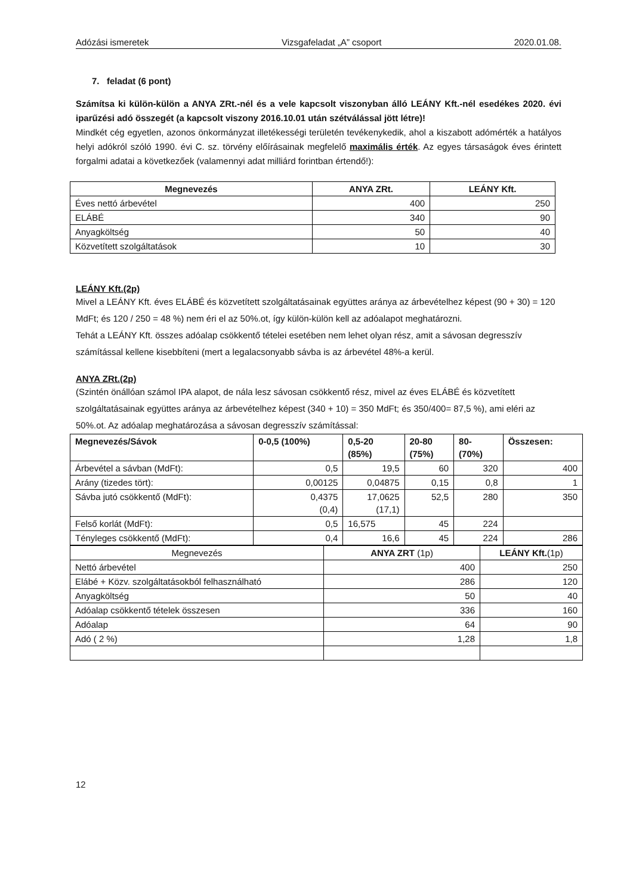Adózási ismeretek Vizsgafeladat „A” csoport 2020.01.08.
7. feladat (6 pont)
Számítsa ki külön-külön a ANYA ZRt.-nél és a vele kapcsolt viszonyban álló LEÁNY Kft.-nél esedékes 2020. évi iparűzési adó összegét (a kapcsolt viszony 2016.10.01 után szétválással jött létre)!
Mindkét cég egyetlen, azonos önkormányzat illetékességi területén tevékenykedik, ahol a kiszabott adómérték a hatályos helyi adókról szóló 1990. évi C. sz. törvény előírásainak megfelelő maximális érték. Az egyes társaságok éves érintett forgalmi adatai a következőek (valamennyi adat milliárd forintban értendő!):
| Megnevezés | ANYA ZRt. | LEÁNY Kft. |
| --- | --- | --- |
| Éves nettó árbevétel | 400 | 250 |
| ELÁBÉ | 340 | 90 |
| Anyagköltség | 50 | 40 |
| Közvetített szolgáltatások | 10 | 30 |
LEÁNY Kft.(2p)
Mivel a LEÁNY Kft. éves ELÁBÉ és közvetített szolgáltatásainak együttes aránya az árbevételhez képest (90 + 30) = 120 MdFt; és 120 / 250 = 48 %) nem éri el az 50%.ot, így külön-külön kell az adóalapot meghatározni.
Tehát a LEÁNY Kft. összes adóalap csökkentő tételei esetében nem lehet olyan rész, amit a sávosan degresszív számítással kellene kisebbíteni (mert a legalacsonyabb sávba is az árbevétel 48%-a kerül.
ANYA ZRt.(2p)
(Szintén önállóan számol IPA alapot, de nála lesz sávosan csökkentő rész, mivel az éves ELÁBÉ és közvetített szolgáltatásainak együttes aránya az árbevételhez képest (340 + 10) = 350 MdFt; és 350/400= 87,5 %), ami eléri az 50%.ot. Az adóalap meghatározása a sávosan degresszív számítással:
| Megnevezés/Sávok | 0-0,5 (100%) | 0,5-20 (85%) | 20-80 (75%) | 80- (70%) | Összesen: |
| --- | --- | --- | --- | --- | --- |
| Árbevétel a sávban (MdFt): | 0,5 | 19,5 | 60 | 320 | 400 |
| Arány (tizedes tört): | 0,00125 | 0,04875 | 0,15 | 0,8 | 1 |
| Sávba jutó csökkentő (MdFt): | 0,4375 (0,4) | 17,0625 (17,1) | 52,5 | 280 | 350 |
| Felső korlát (MdFt): | 0,5 | 16,575 | 45 | 224 | |
| Tényleges csökkentő (MdFt): | 0,4 | 16,6 | 45 | 224 | 286 |
| Megnevezés | ANYA ZRT (1p) | LEÁNY Kft. (1p) |
| Nettó árbevétel | 400 | 250 |
| Elábé + Közv. szolgáltatásokból felhasználható | 286 | 120 |
| Anyagköltség | 50 | 40 |
| Adóalap csökkentő tételek összesen | 336 | 160 |
| Adóalap | 64 | 90 |
| Adó ( 2 %) | 1,28 | 1,8 |
12